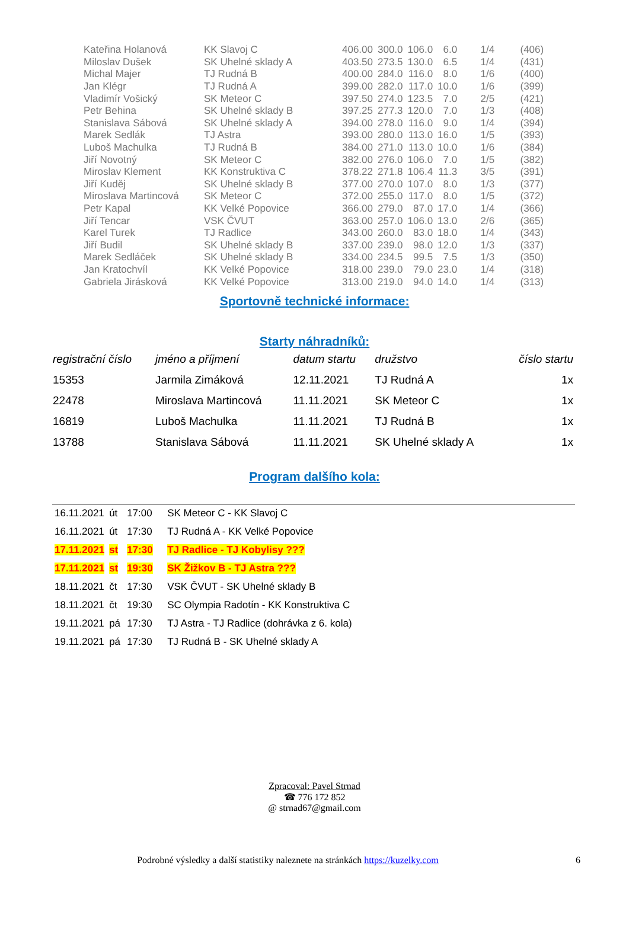| Kateřina Holanová | KK Slavoj C | 406.00 | 300.0 | 106.0 | 6.0 | 1/4 | (406) |
| Miloslav Dušek | SK Uhelné sklady A | 403.50 | 273.5 | 130.0 | 6.5 | 1/4 | (431) |
| Michal Majer | TJ Rudná B | 400.00 | 284.0 | 116.0 | 8.0 | 1/6 | (400) |
| Jan Klégr | TJ Rudná A | 399.00 | 282.0 | 117.0 | 10.0 | 1/6 | (399) |
| Vladimír Vošický | SK Meteor C | 397.50 | 274.0 | 123.5 | 7.0 | 2/5 | (421) |
| Petr Behina | SK Uhelné sklady B | 397.25 | 277.3 | 120.0 | 7.0 | 1/3 | (408) |
| Stanislava Sábová | SK Uhelné sklady A | 394.00 | 278.0 | 116.0 | 9.0 | 1/4 | (394) |
| Marek Sedlák | TJ Astra | 393.00 | 280.0 | 113.0 | 16.0 | 1/5 | (393) |
| Luboš Machulka | TJ Rudná B | 384.00 | 271.0 | 113.0 | 10.0 | 1/6 | (384) |
| Jiří Novotný | SK Meteor C | 382.00 | 276.0 | 106.0 | 7.0 | 1/5 | (382) |
| Miroslav Klement | KK Konstruktiva C | 378.22 | 271.8 | 106.4 | 11.3 | 3/5 | (391) |
| Jiří Kuděj | SK Uhelné sklady B | 377.00 | 270.0 | 107.0 | 8.0 | 1/3 | (377) |
| Miroslava Martincová | SK Meteor C | 372.00 | 255.0 | 117.0 | 8.0 | 1/5 | (372) |
| Petr Kapal | KK Velké Popovice | 366.00 | 279.0 | 87.0 | 17.0 | 1/4 | (366) |
| Jiří Tencar | VSK ČVUT | 363.00 | 257.0 | 106.0 | 13.0 | 2/6 | (365) |
| Karel Turek | TJ Radlice | 343.00 | 260.0 | 83.0 | 18.0 | 1/4 | (343) |
| Jiří Budil | SK Uhelné sklady B | 337.00 | 239.0 | 98.0 | 12.0 | 1/3 | (337) |
| Marek Sedláček | SK Uhelné sklady B | 334.00 | 234.5 | 99.5 | 7.5 | 1/3 | (350) |
| Jan Kratochvíl | KK Velké Popovice | 318.00 | 239.0 | 79.0 | 23.0 | 1/4 | (318) |
| Gabriela Jirásková | KK Velké Popovice | 313.00 | 219.0 | 94.0 | 14.0 | 1/4 | (313) |
Sportovně technické informace:
Starty náhradníků:
| registrační číslo | jméno a příjmení | datum startu | družstvo | číslo startu |
| --- | --- | --- | --- | --- |
| 15353 | Jarmila Zimáková | 12.11.2021 | TJ Rudná A | 1x |
| 22478 | Miroslava Martincová | 11.11.2021 | SK Meteor C | 1x |
| 16819 | Luboš Machulka | 11.11.2021 | TJ Rudná B | 1x |
| 13788 | Stanislava Sábová | 11.11.2021 | SK Uhelné sklady A | 1x |
Program dalšího kola:
| 16.11.2021 | út | 17:00 | SK Meteor C - KK Slavoj C |
| 16.11.2021 | út | 17:30 | TJ Rudná A - KK Velké Popovice |
| 17.11.2021 | st | 17:30 | TJ Radlice - TJ Kobylisy ??? |
| 17.11.2021 | st | 19:30 | SK Žižkov B - TJ Astra ??? |
| 18.11.2021 | čt | 17:30 | VSK ČVUT - SK Uhelné sklady B |
| 18.11.2021 | čt | 19:30 | SC Olympia Radotín - KK Konstruktiva C |
| 19.11.2021 | pá | 17:30 | TJ Astra - TJ Radlice (dohrávka z 6. kola) |
| 19.11.2021 | pá | 17:30 | TJ Rudná B - SK Uhelné sklady A |
Zpracoval: Pavel Strnad
☎ 776 172 852
@ strnad67@gmail.com
Podrobné výsledky a další statistiky naleznete na stránkách https://kuzelky.com 6